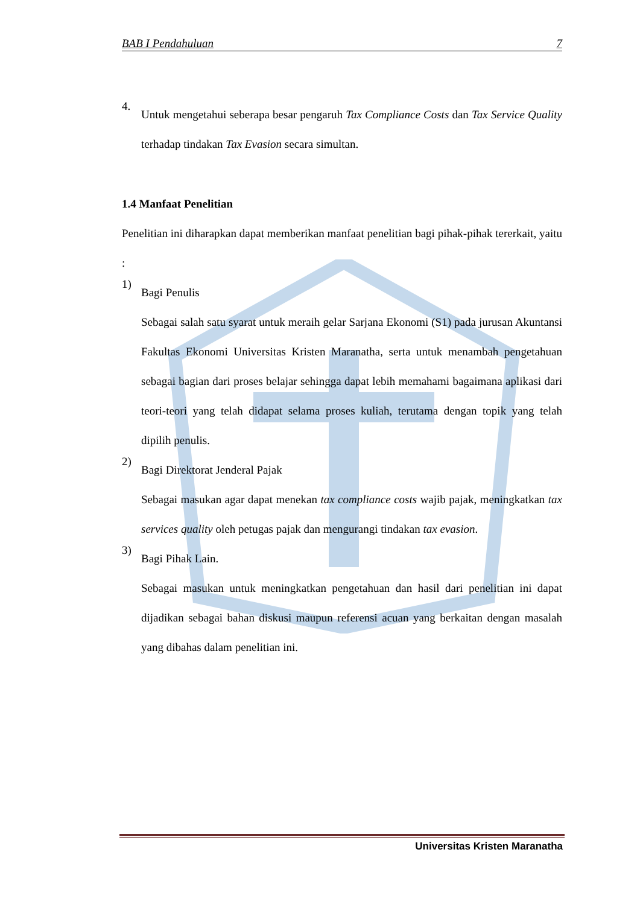BAB I Pendahuluan 7
4.
Untuk mengetahui seberapa besar pengaruh Tax Compliance Costs dan Tax Service Quality terhadap tindakan Tax Evasion secara simultan.
1.4 Manfaat Penelitian
Penelitian ini diharapkan dapat memberikan manfaat penelitian bagi pihak-pihak tererkait, yaitu :
1)
Bagi Penulis
Sebagai salah satu syarat untuk meraih gelar Sarjana Ekonomi (S1) pada jurusan Akuntansi Fakultas Ekonomi Universitas Kristen Maranatha, serta untuk menambah pengetahuan sebagai bagian dari proses belajar sehingga dapat lebih memahami bagaimana aplikasi dari teori-teori yang telah didapat selama proses kuliah, terutama dengan topik yang telah dipilih penulis.
2)
Bagi Direktorat Jenderal Pajak
Sebagai masukan agar dapat menekan tax compliance costs wajib pajak, meningkatkan tax services quality oleh petugas pajak dan mengurangi tindakan tax evasion.
3)
Bagi Pihak Lain.
Sebagai masukan untuk meningkatkan pengetahuan dan hasil dari penelitian ini dapat dijadikan sebagai bahan diskusi maupun referensi acuan yang berkaitan dengan masalah yang dibahas dalam penelitian ini.
Universitas Kristen Maranatha